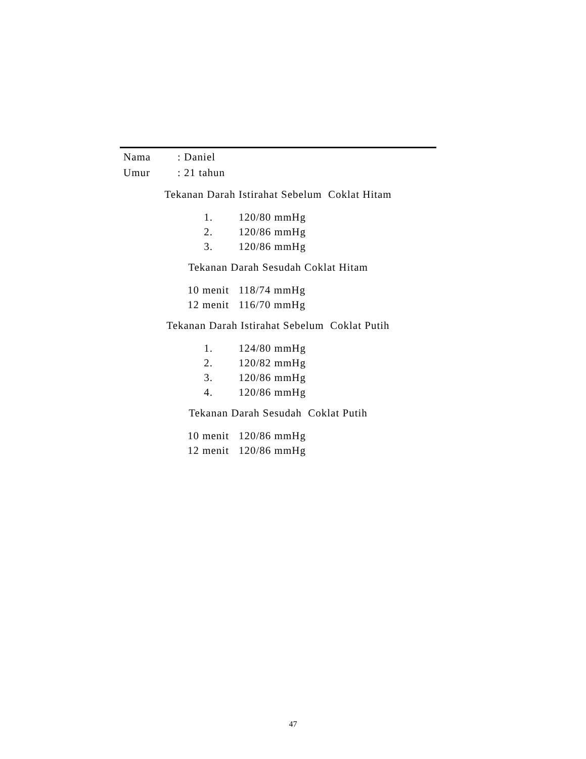| Nama | : Daniel |
| Umur | : 21 tahun |
Tekanan Darah Istirahat Sebelum Coklat Hitam
| 1. | 120/80 mmHg |
| 2. | 120/86 mmHg |
| 3. | 120/86 mmHg |
Tekanan Darah Sesudah Coklat Hitam
| 10 menit | 118/74 mmHg |
| 12 menit | 116/70 mmHg |
Tekanan Darah Istirahat Sebelum Coklat Putih
| 1. | 124/80 mmHg |
| 2. | 120/82 mmHg |
| 3. | 120/86 mmHg |
| 4. | 120/86 mmHg |
Tekanan Darah Sesudah Coklat Putih
| 10 menit | 120/86 mmHg |
| 12 menit | 120/86 mmHg |
47